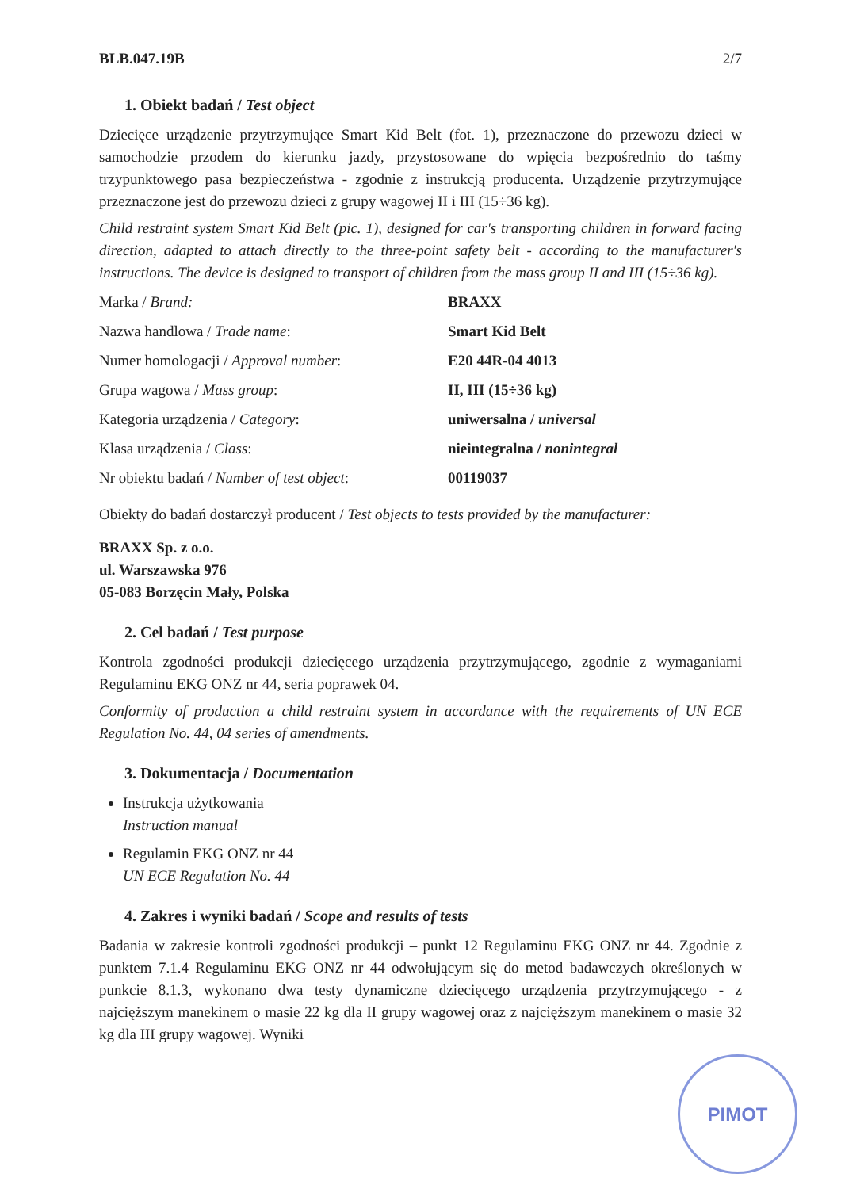BLB.047.19B 2/7
1. Obiekt badań / Test object
Dziecięce urządzenie przytrzymujące Smart Kid Belt (fot. 1), przeznaczone do przewozu dzieci w samochodzie przodem do kierunku jazdy, przystosowane do wpięcia bezpośrednio do taśmy trzypunktowego pasa bezpieczeństwa - zgodnie z instrukcją producenta. Urządzenie przytrzymujące przeznaczone jest do przewozu dzieci z grupy wagowej II i III (15÷36 kg).
Child restraint system Smart Kid Belt (pic. 1), designed for car's transporting children in forward facing direction, adapted to attach directly to the three-point safety belt - according to the manufacturer's instructions. The device is designed to transport of children from the mass group II and III (15÷36 kg).
Marka / Brand: BRAXX
Nazwa handlowa / Trade name: Smart Kid Belt
Numer homologacji / Approval number: E20 44R-04 4013
Grupa wagowa / Mass group: II, III (15÷36 kg)
Kategoria urządzenia / Category: uniwersalna / universal
Klasa urządzenia / Class: nieintegralna / nonintegral
Nr obiektu badań / Number of test object:
00119037
Obiekty do badań dostarczył producent / Test objects to tests provided by the manufacturer:
BRAXX Sp. z o.o.
ul. Warszawska 976
05-083 Borzęcin Mały, Polska
2. Cel badań / Test purpose
Kontrola zgodności produkcji dziecięcego urządzenia przytrzymującego, zgodnie z wymaganiami Regulaminu EKG ONZ nr 44, seria poprawek 04.
Conformity of production a child restraint system in accordance with the requirements of UN ECE Regulation No. 44, 04 series of amendments.
3. Dokumentacja / Documentation
Instrukcja użytkowania
Instruction manual
Regulamin EKG ONZ nr 44
UN ECE Regulation No. 44
4. Zakres i wyniki badań / Scope and results of tests
Badania w zakresie kontroli zgodności produkcji – punkt 12 Regulaminu EKG ONZ nr 44. Zgodnie z punktem 7.1.4 Regulaminu EKG ONZ nr 44 odwołującym się do metod badawczych określonych w punkcie 8.1.3, wykonano dwa testy dynamiczne dziecięcego urządzenia przytrzymującego - z najcięższym manekinem o masie 22 kg dla II grupy wagowej oraz z najcięższym manekinem o masie 32 kg dla III grupy wagowej. Wyniki
PIMOT